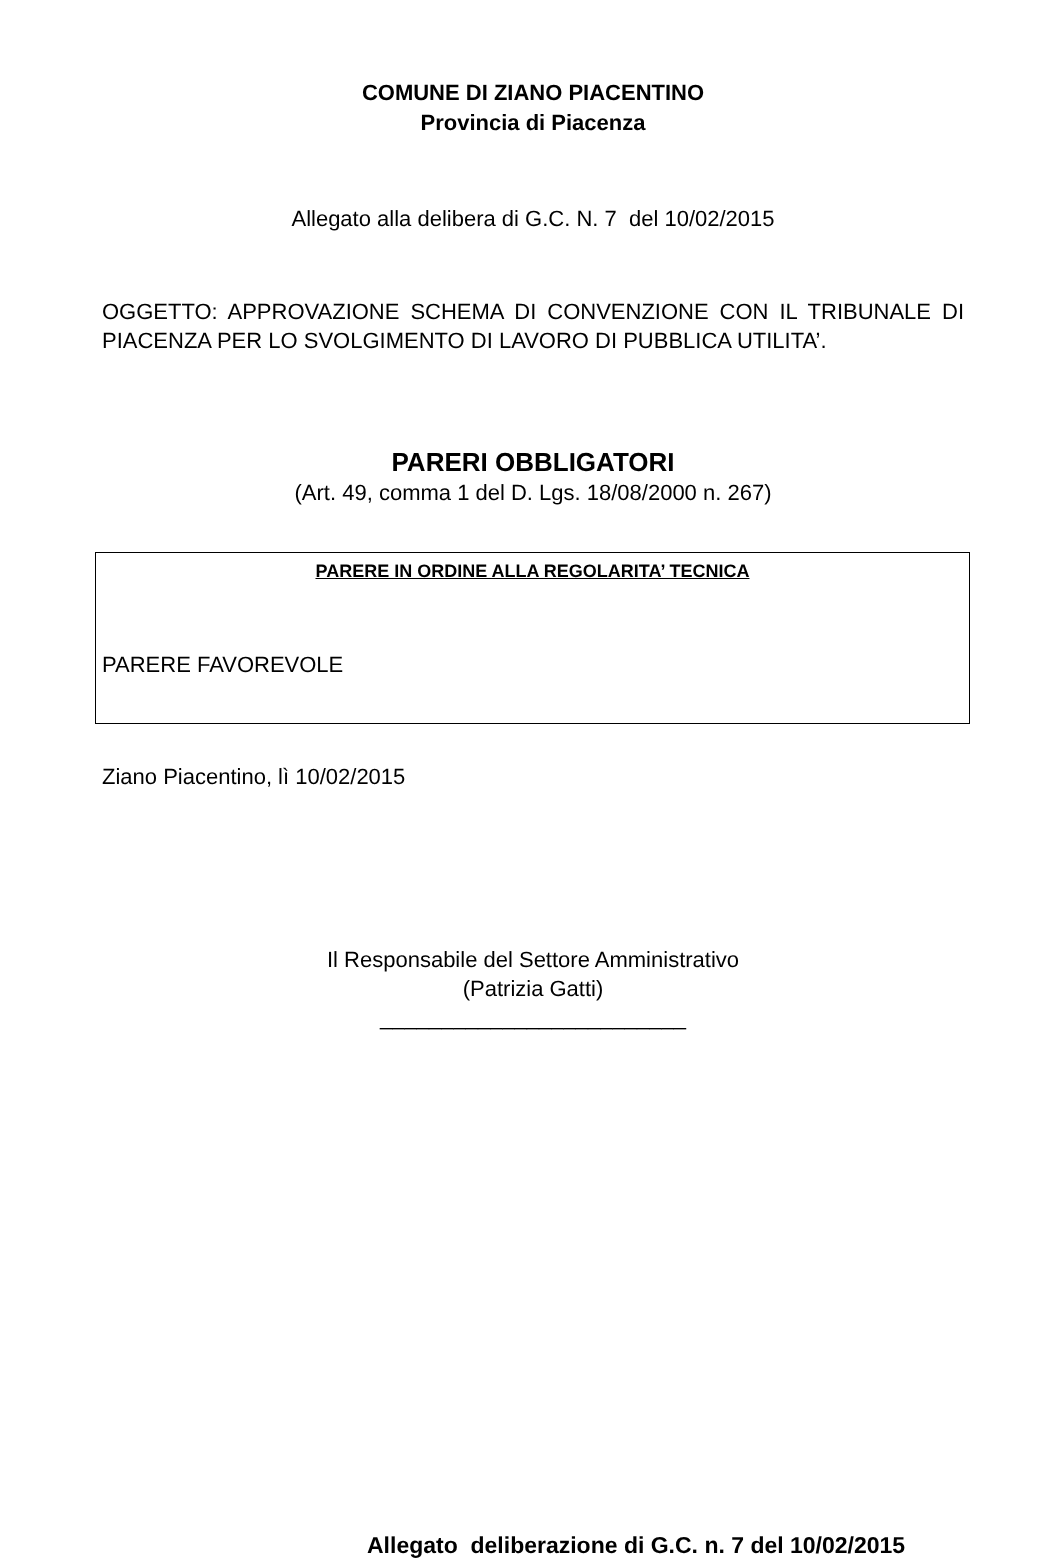COMUNE DI ZIANO PIACENTINO
Provincia di Piacenza
Allegato alla delibera di G.C. N. 7 del 10/02/2015
OGGETTO: APPROVAZIONE SCHEMA DI CONVENZIONE CON IL TRIBUNALE DI PIACENZA PER LO SVOLGIMENTO DI LAVORO DI PUBBLICA UTILITA’.
PARERI OBBLIGATORI
(Art. 49, comma 1 del D. Lgs. 18/08/2000 n. 267)
PARERE IN ORDINE ALLA REGOLARITA’ TECNICA
PARERE FAVOREVOLE
Ziano Piacentino, lì 10/02/2015
Il Responsabile del Settore Amministrativo
(Patrizia Gatti)
_________________________
Allegato deliberazione di G.C. n. 7 del 10/02/2015